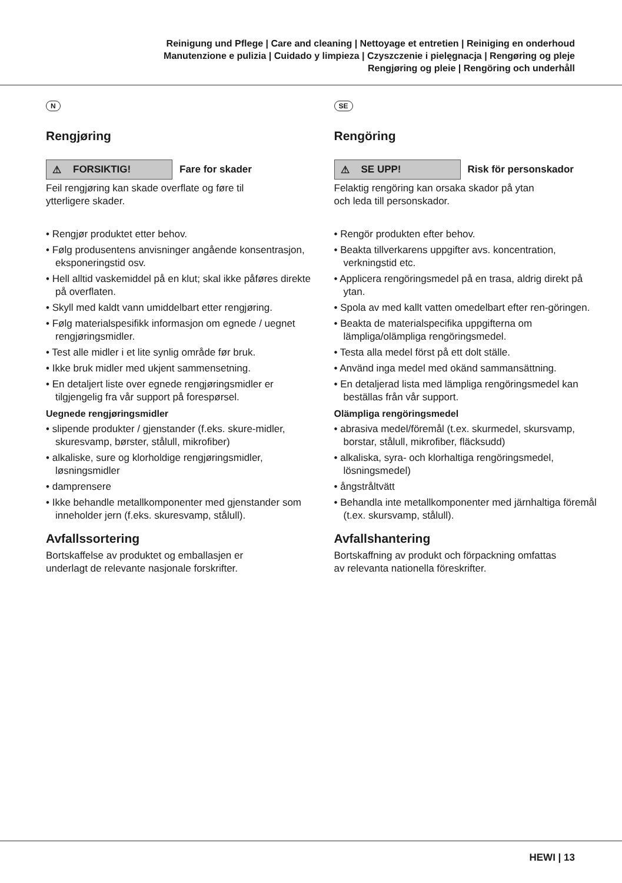Reinigung und Pflege | Care and cleaning | Nettoyage et entretien | Reiniging en onderhoud
Manutenzione e pulizia | Cuidado y limpieza | Czyszczenie i pielęgnacja | Rengøring og pleje
Rengjøring og pleie | Rengöring och underhåll
N
Rengjøring
⚠ FORSIKTIG!
Fare for skader
Feil rengjøring kan skade overflate og føre til
ytterligere skader.
• Rengjør produktet etter behov.
• Følg produsentens anvisninger angående konsentrasjon, eksponeringstid osv.
• Hell alltid vaskemiddel på en klut; skal ikke påføres direkte på overflaten.
• Skyll med kaldt vann umiddelbart etter rengjøring.
• Følg materialspesifikk informasjon om egnede / uegnet rengjøringsmidler.
• Test alle midler i et lite synlig område før bruk.
• Ikke bruk midler med ukjent sammensetning.
• En detaljert liste over egnede rengjøringsmidler er tilgjengelig fra vår support på forespørsel.
Uegnede rengjøringsmidler
• slipende produkter / gjenstander (f.eks. skure-midler, skuresvamp, børster, stålull, mikrofiber)
• alkaliske, sure og klorholdige rengjøringsmidler, løsningsmidler
• damprensere
• Ikke behandle metallkomponenter med gjenstander som inneholder jern (f.eks. skuresvamp, stålull).
Avfallssortering
Bortskaffelse av produktet og emballasjen er
underlagt de relevante nasjonale forskrifter.
SE
Rengöring
⚠ SE UPP!
Risk för personskador
Felaktig rengöring kan orsaka skador på ytan
och leda till personskador.
• Rengör produkten efter behov.
• Beakta tillverkarens uppgifter avs. koncentration, verkningstid etc.
• Applicera rengöringsmedel på en trasa, aldrig direkt på ytan.
• Spola av med kallt vatten omedelbart efter ren-göringen.
• Beakta de materialspecifika uppgifterna om lämpliga/olämpliga rengöringsmedel.
• Testa alla medel först på ett dolt ställe.
• Använd inga medel med okänd sammansättning.
• En detaljerad lista med lämpliga rengöringsmedel kan beställas från vår support.
Olämpliga rengöringsmedel
• abrasiva medel/föremål (t.ex. skurmedel, skursvamp, borstar, stålull, mikrofiber, fläcksudd)
• alkaliska, syra- och klorhaltiga rengöringsmedel, lösningsmedel)
• ångstråltvätt
• Behandla inte metallkomponenter med järnhaltiga föremål (t.ex. skursvamp, stålull).
Avfallshantering
Bortskaffning av produkt och förpackning omfattas
av relevanta nationella föreskrifter.
HEWI | 13